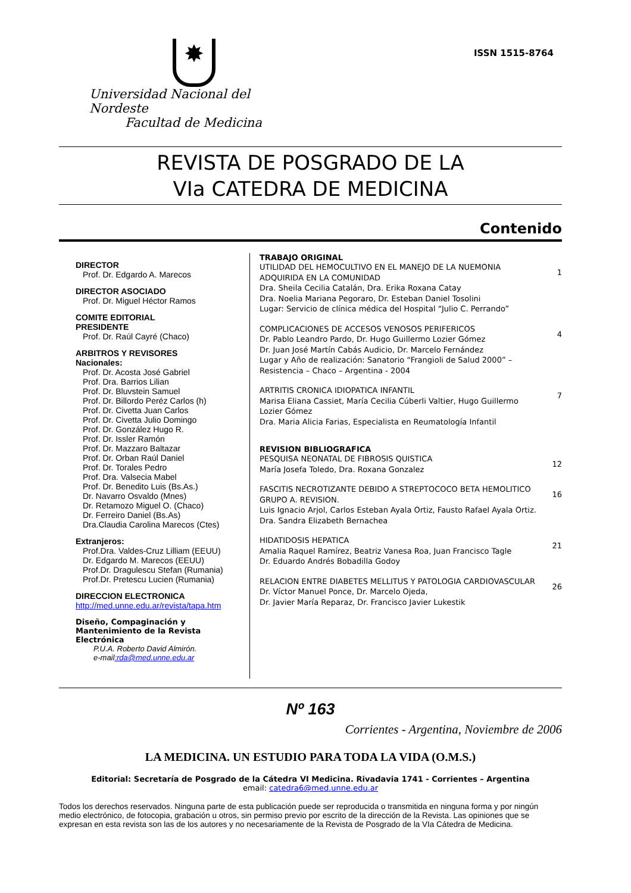✸
Universidad Nacional del Nordeste
Facultad de Medicina
ISSN 1515-8764
REVISTA DE POSGRADO DE LA
VIa CATEDRA DE MEDICINA
Contenido
DIRECTOR
Prof. Dr. Edgardo A. Marecos
DIRECTOR ASOCIADO
Prof. Dr. Miguel Héctor Ramos
COMITE EDITORIAL
PRESIDENTE
Prof. Dr. Raúl Cayré (Chaco)
ARBITROS Y REVISORES
Nacionales:
Prof. Dr. Acosta José Gabriel
Prof. Dra. Barrios Lilian
Prof. Dr. Bluvstein Samuel
Prof. Dr. Billordo Peréz Carlos (h)
Prof. Dr. Civetta Juan Carlos
Prof. Dr. Civetta Julio Domingo
Prof. Dr. González Hugo R.
Prof. Dr. Issler Ramón
Prof. Dr. Mazzaro Baltazar
Prof. Dr. Orban Raúl Daniel
Prof. Dr. Torales Pedro
Prof. Dra. Valsecia Mabel
Prof. Dr. Benedito Luis (Bs.As.)
Dr. Navarro Osvaldo (Mnes)
Dr. Retamozo Miguel O. (Chaco)
Dr. Ferreiro Daniel (Bs.As)
Dra.Claudia Carolina Marecos (Ctes)
Extranjeros:
Prof.Dra. Valdes-Cruz Lilliam (EEUU)
Dr. Edgardo M. Marecos (EEUU)
Prof.Dr. Dragulescu Stefan (Rumania)
Prof.Dr. Pretescu Lucien (Rumania)
DIRECCION ELECTRONICA
http://med.unne.edu.ar/revista/tapa.htm
Diseño, Compaginación y Mantenimiento de la Revista Electrónica
P.U.A. Roberto David Almirón.
e-mail:rda@med.unne.edu.ar
TRABAJO ORIGINAL
UTILIDAD DEL HEMOCULTIVO EN EL MANEJO DE LA NUEMONIA ADQUIRIDA EN LA COMUNIDAD
Dra. Sheila Cecilia Catalán, Dra. Erika Roxana Catay
Dra. Noelia Mariana Pegoraro, Dr. Esteban Daniel Tosolini
Lugar: Servicio de clínica médica del Hospital “Julio C. Perrando”
1
COMPLICACIONES DE ACCESOS VENOSOS PERIFERICOS
Dr. Pablo Leandro Pardo, Dr. Hugo Guillermo Lozier Gómez
Dr. Juan José Martín Cabás Audicio, Dr. Marcelo Fernández
Lugar y Año de realización: Sanatorio “Frangioli de Salud 2000” – Resistencia – Chaco – Argentina - 2004
4
ARTRITIS CRONICA IDIOPATICA INFANTIL
Marisa Eliana Cassiet, María Cecilia Cúberli Valtier, Hugo Guillermo Lozier Gómez
Dra. Maria Alicia Farias, Especialista en Reumatología Infantil
7
REVISION BIBLIOGRAFICA
PESQUISA NEONATAL DE FIBROSIS QUISTICA
María Josefa Toledo, Dra. Roxana Gonzalez
12
FASCITIS NECROTIZANTE DEBIDO A STREPTOCOCO BETA HEMOLITICO GRUPO A. REVISION.
Luis Ignacio Arjol, Carlos Esteban Ayala Ortiz, Fausto Rafael Ayala Ortiz.
Dra. Sandra Elizabeth Bernachea
16
HIDATIDOSIS HEPATICA
Amalia Raquel Ramírez, Beatriz Vanesa Roa, Juan Francisco Tagle
Dr. Eduardo Andrés Bobadilla Godoy
21
RELACION ENTRE DIABETES MELLITUS Y PATOLOGIA CARDIOVASCULAR
Dr. Víctor Manuel Ponce, Dr. Marcelo Ojeda,
Dr. Javier María Reparaz, Dr. Francisco Javier Lukestik
26
Nº 163
Corrientes - Argentina, Noviembre de 2006
LA MEDICINA. UN ESTUDIO PARA TODA LA VIDA (O.M.S.)
Editorial: Secretaría de Posgrado de la Cátedra VI Medicina. Rivadavia 1741 - Corrientes – Argentina
email: catedra6@med.unne.edu.ar
Todos los derechos reservados. Ninguna parte de esta publicación puede ser reproducida o transmitida en ninguna forma y por ningún medio electrónico, de fotocopia, grabación u otros, sin permiso previo por escrito de la dirección de la Revista. Las opiniones que se expresan en esta revista son las de los autores y no necesariamente de la Revista de Posgrado de la VIa Cátedra de Medicina.